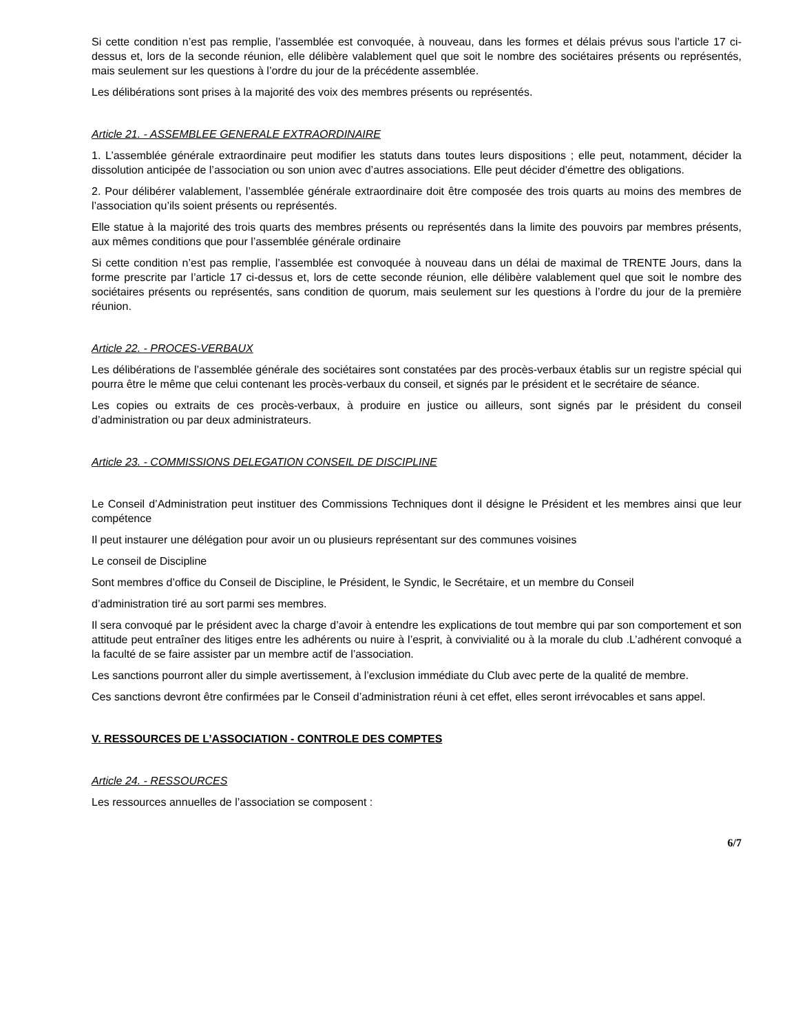Si cette condition n’est pas remplie, l’assemblée est convoquée, à nouveau, dans les formes et délais prévus sous l’article 17 ci-dessus et, lors de la seconde réunion, elle délibère valablement quel que soit le nombre des sociétaires présents ou représentés, mais seulement sur les questions à l’ordre du jour de la précédente assemblée.
Les délibérations sont prises à la majorité des voix des membres présents ou représentés.
Article 21. - ASSEMBLEE GENERALE EXTRAORDINAIRE
1. L’assemblée générale extraordinaire peut modifier les statuts dans toutes leurs dispositions ; elle peut, notamment, décider la dissolution anticipée de l’association ou son union avec d’autres associations. Elle peut décider d’émettre des obligations.
2. Pour délibérer valablement, l’assemblée générale extraordinaire doit être composée des trois quarts au moins des membres de l’association qu’ils soient présents ou représentés.
Elle statue à la majorité des trois quarts des membres présents ou représentés dans la limite des pouvoirs par membres présents, aux mêmes conditions que pour l’assemblée générale ordinaire
Si cette condition n’est pas remplie, l’assemblée est convoquée à nouveau dans un délai de maximal de TRENTE Jours, dans la forme prescrite par l’article 17 ci-dessus et, lors de cette seconde réunion, elle délibère valablement quel que soit le nombre des sociétaires présents ou représentés, sans condition de quorum, mais seulement sur les questions à l’ordre du jour de la première réunion.
Article 22. - PROCES-VERBAUX
Les délibérations de l’assemblée générale des sociétaires sont constatées par des procès-verbaux établis sur un registre spécial qui pourra être le même que celui contenant les procès-verbaux du conseil, et signés par le président et le secrétaire de séance.
Les copies ou extraits de ces procès-verbaux, à produire en justice ou ailleurs, sont signés par le président du conseil d’administration ou par deux administrateurs.
Article 23. - COMMISSIONS DELEGATION CONSEIL DE DISCIPLINE
Le Conseil d’Administration peut instituer des Commissions Techniques dont il désigne le Président et les membres ainsi que leur compétence
Il peut instaurer une délégation pour avoir un ou plusieurs représentant sur des communes voisines
Le conseil de Discipline
Sont membres d’office du Conseil de Discipline, le Président, le Syndic, le Secrétaire, et un membre du Conseil
d’administration tiré au sort parmi ses membres.
Il sera convoqué par le président avec la charge d’avoir à entendre les explications de tout membre qui par son comportement et son attitude peut entraîner des litiges entre les adhérents ou nuire à l’esprit, à convivialité ou à la morale du club .L’adhérent convoqué a la faculté de se faire assister par un membre actif de l’association.
Les sanctions pourront aller du simple avertissement, à l’exclusion immédiate du Club avec perte de la qualité de membre.
Ces sanctions devront être confirmées par le Conseil d’administration réuni à cet effet, elles seront irrévocables et sans appel.
V. RESSOURCES DE L’ASSOCIATION - CONTROLE DES COMPTES
Article 24. - RESSOURCES
Les ressources annuelles de l’association se composent :
6/7